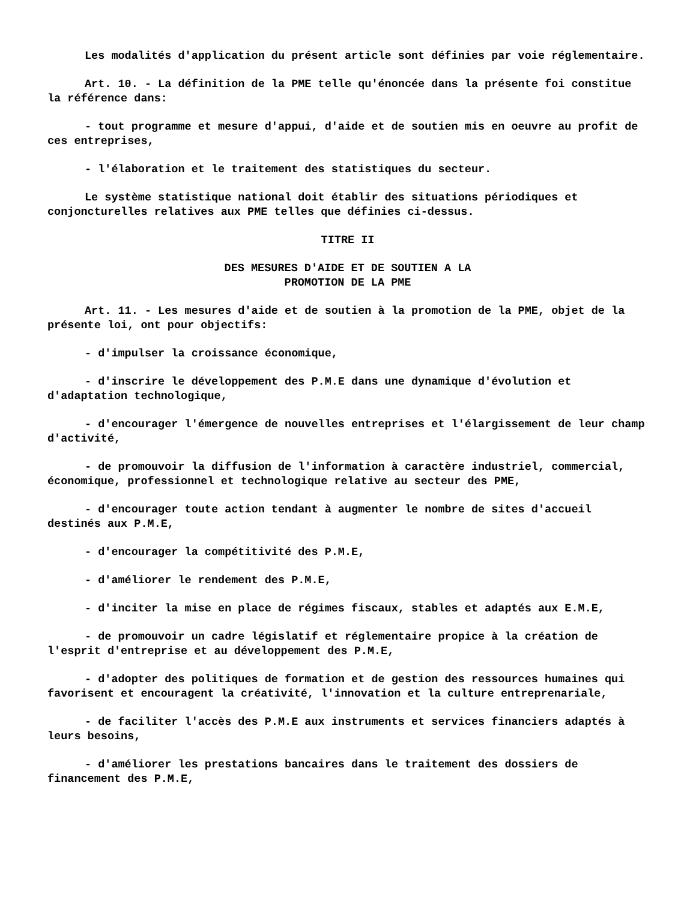Les modalités d'application du présent article sont définies par voie réglementaire.
Art. 10. - La définition de la PME telle qu'énoncée dans la présente foi constitue la référence dans:
- tout programme et mesure d'appui, d'aide et de soutien mis en oeuvre au profit de ces entreprises,
- l'élaboration et le traitement des statistiques du secteur.
Le système statistique national doit établir des situations périodiques et conjoncturelles relatives aux PME telles que définies ci-dessus.
TITRE II
DES MESURES D'AIDE ET DE SOUTIEN A LA
PROMOTION DE LA PME
Art. 11. - Les mesures d'aide et de soutien à la promotion de la PME, objet de la présente loi, ont pour objectifs:
- d'impulser la croissance économique,
- d'inscrire le développement des P.M.E dans une dynamique d'évolution et d'adaptation technologique,
- d'encourager l'émergence de nouvelles entreprises et l'élargissement de leur champ d'activité,
- de promouvoir la diffusion de l'information à caractère industriel, commercial, économique, professionnel et technologique relative au secteur des PME,
- d'encourager toute action tendant à augmenter le nombre de sites d'accueil destinés aux P.M.E,
- d'encourager la compétitivité des P.M.E,
- d'améliorer le rendement des P.M.E,
- d'inciter la mise en place de régimes fiscaux, stables et adaptés aux E.M.E,
- de promouvoir un cadre législatif et réglementaire propice à la création de l'esprit d'entreprise et au développement des P.M.E,
- d'adopter des politiques de formation et de gestion des ressources humaines qui favorisent et encouragent la créativité, l'innovation et la culture entreprenariale,
- de faciliter l'accès des P.M.E aux instruments et services financiers adaptés à leurs besoins,
- d'améliorer les prestations bancaires dans le traitement des dossiers de financement des P.M.E,